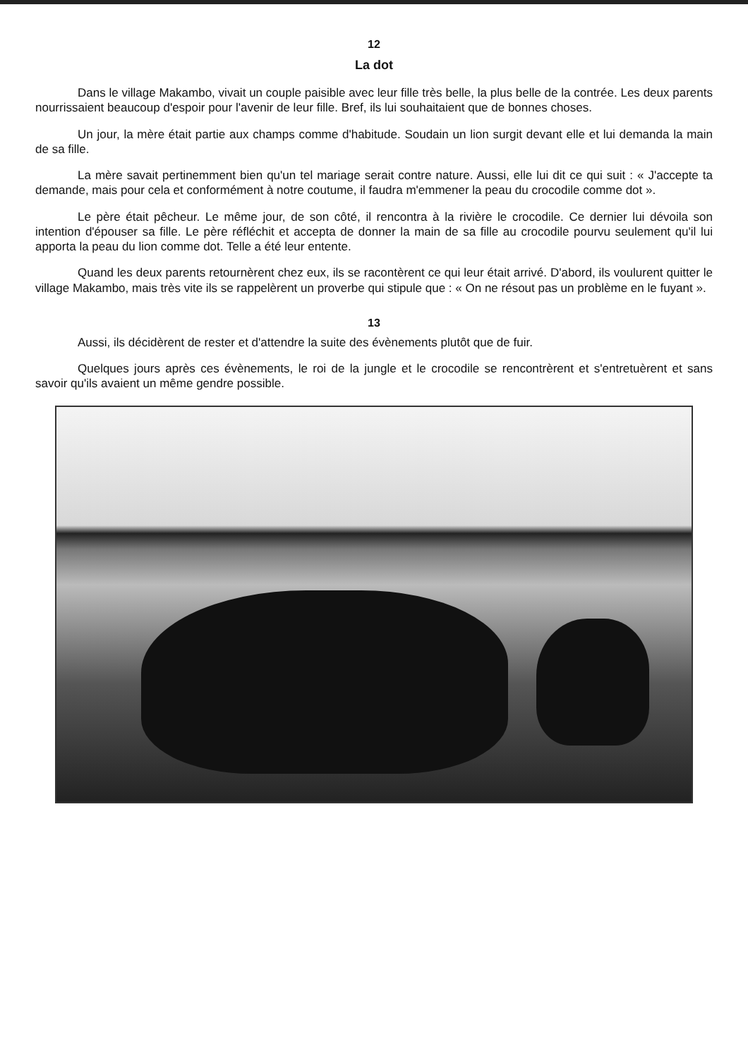12
La dot
Dans le village Makambo, vivait un couple paisible avec leur fille très belle, la plus belle de la contrée. Les deux parents nourrissaient beaucoup d'espoir pour l'avenir de leur fille. Bref, ils lui souhaitaient que de bonnes choses.
Un jour, la mère était partie aux champs comme d'habitude. Soudain un lion surgit devant elle et lui demanda la main de sa fille.
La mère savait pertinemment bien qu'un tel mariage serait contre nature. Aussi, elle lui dit ce qui suit : « J'accepte ta demande, mais pour cela et conformément à notre coutume, il faudra m'emmener la peau du crocodile comme dot ».
Le père était pêcheur. Le même jour, de son côté, il rencontra à la rivière le crocodile. Ce dernier lui dévoila son intention d'épouser sa fille. Le père réfléchit et accepta de donner la main de sa fille au crocodile pourvu seulement qu'il lui apporta la peau du lion comme dot. Telle a été leur entente.
Quand les deux parents retournèrent chez eux, ils se racontèrent ce qui leur était arrivé. D'abord, ils voulurent quitter le village Makambo, mais très vite ils se rappelèrent un proverbe qui stipule que : « On ne résout pas un problème en le fuyant ».
13
Aussi, ils décidèrent de rester et d'attendre la suite des évènements plutôt que de fuir.
Quelques jours après ces évènements, le roi de la jungle et le crocodile se rencontrèrent et s'entretuèrent et sans savoir qu'ils avaient un même gendre possible.